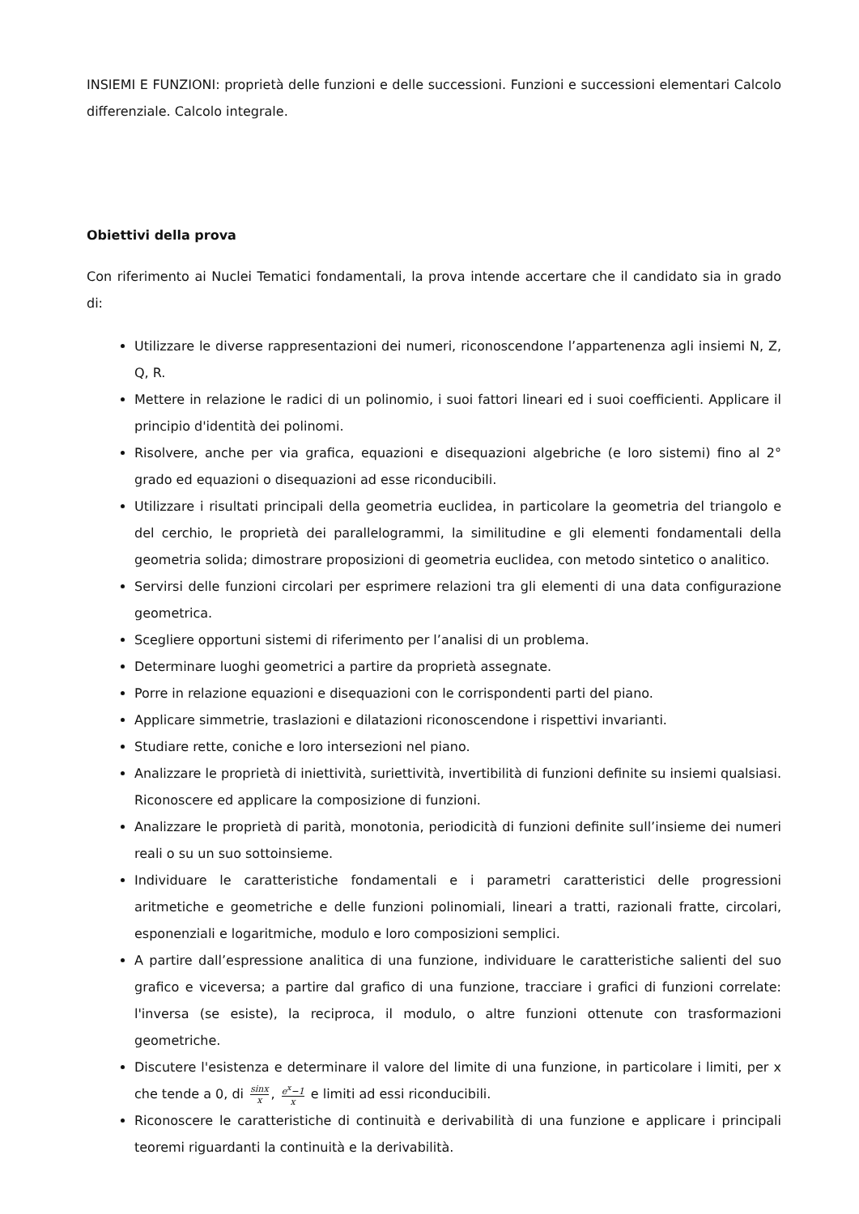INSIEMI E FUNZIONI: proprietà delle funzioni e delle successioni. Funzioni e successioni elementari Calcolo differenziale. Calcolo integrale.
Obiettivi della prova
Con riferimento ai Nuclei Tematici fondamentali, la prova intende accertare che il candidato sia in grado di:
Utilizzare le diverse rappresentazioni dei numeri, riconoscendone l’appartenenza agli insiemi N, Z, Q, R.
Mettere in relazione le radici di un polinomio, i suoi fattori lineari ed i suoi coefficienti. Applicare il principio d'identità dei polinomi.
Risolvere, anche per via grafica, equazioni e disequazioni algebriche (e loro sistemi) fino al 2° grado ed equazioni o disequazioni ad esse riconducibili.
Utilizzare i risultati principali della geometria euclidea, in particolare la geometria del triangolo e del cerchio, le proprietà dei parallelogrammi, la similitudine e gli elementi fondamentali della geometria solida; dimostrare proposizioni di geometria euclidea, con metodo sintetico o analitico.
Servirsi delle funzioni circolari per esprimere relazioni tra gli elementi di una data configurazione geometrica.
Scegliere opportuni sistemi di riferimento per l’analisi di un problema.
Determinare luoghi geometrici a partire da proprietà assegnate.
Porre in relazione equazioni e disequazioni con le corrispondenti parti del piano.
Applicare simmetrie, traslazioni e dilatazioni riconoscendone i rispettivi invarianti.
Studiare rette, coniche e loro intersezioni nel piano.
Analizzare le proprietà di iniettività, suriettività, invertibilità di funzioni definite su insiemi qualsiasi. Riconoscere ed applicare la composizione di funzioni.
Analizzare le proprietà di parità, monotonia, periodicità di funzioni definite sull’insieme dei numeri reali o su un suo sottoinsieme.
Individuare le caratteristiche fondamentali e i parametri caratteristici delle progressioni aritmetiche e geometriche e delle funzioni polinomiali, lineari a tratti, razionali fratte, circolari, esponenziali e logaritmiche, modulo e loro composizioni semplici.
A partire dall’espressione analitica di una funzione, individuare le caratteristiche salienti del suo grafico e viceversa; a partire dal grafico di una funzione, tracciare i grafici di funzioni correlate: l'inversa (se esiste), la reciproca, il modulo, o altre funzioni ottenute con trasformazioni geometriche.
Discutere l'esistenza e determinare il valore del limite di una funzione, in particolare i limiti, per x che tende a 0, di sinx x, e<sup>x</sup>−1 x e limiti ad essi riconducibili.
Riconoscere le caratteristiche di continuità e derivabilità di una funzione e applicare i principali teoremi riguardanti la continuità e la derivabilità.